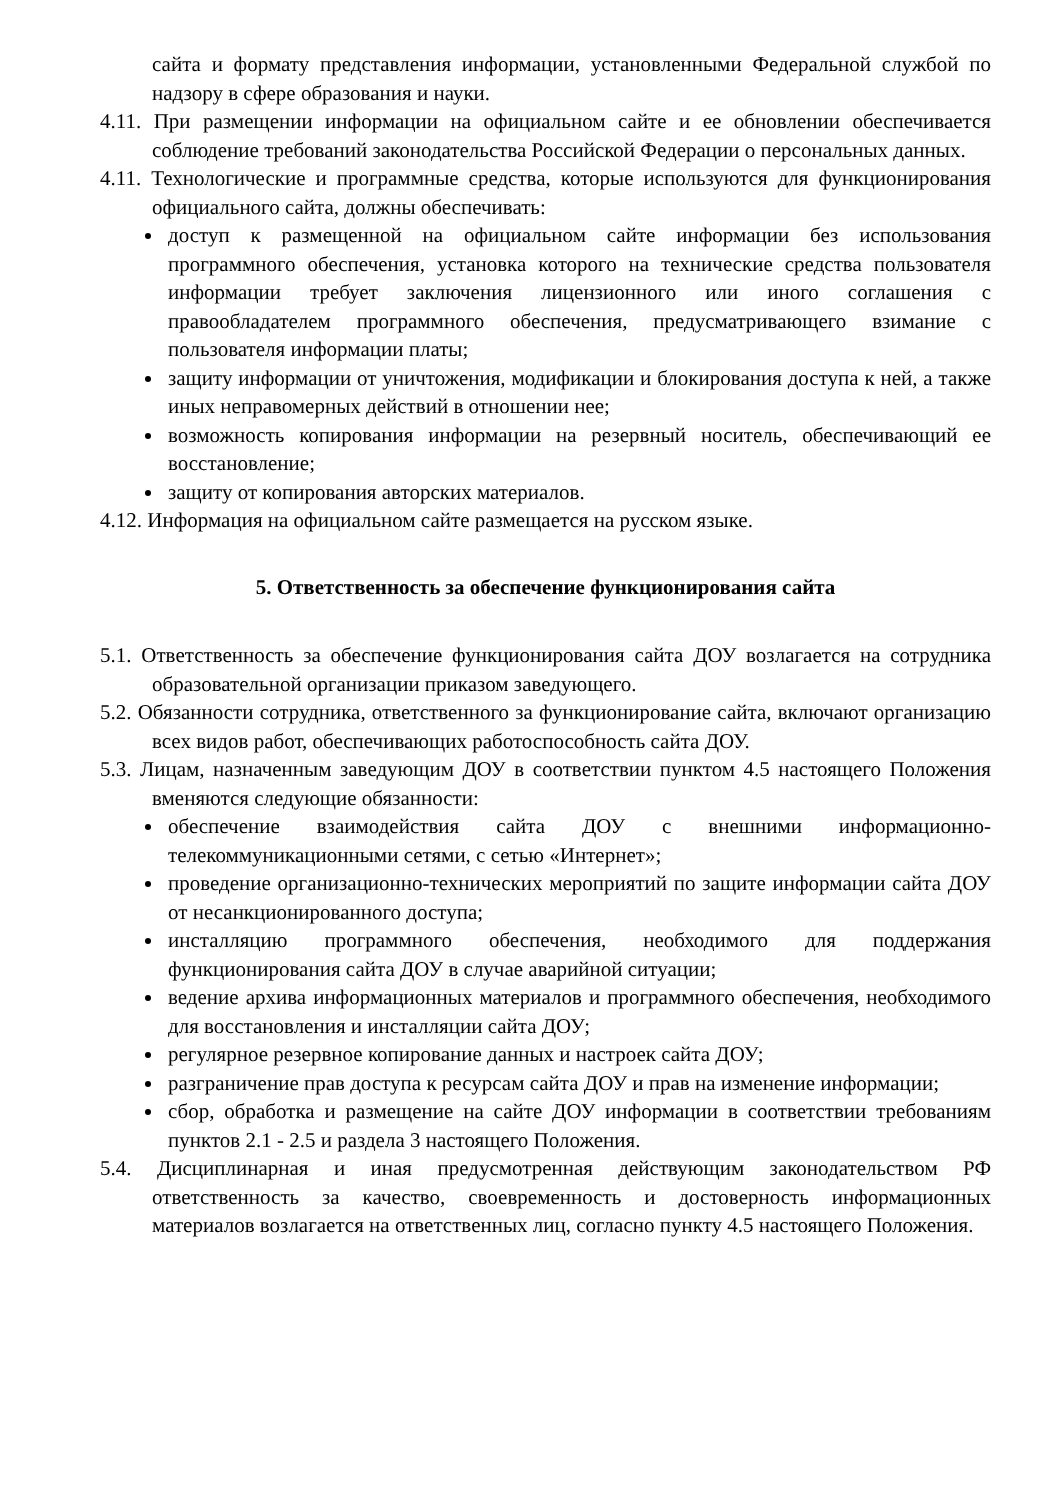сайта и формату представления информации, установленными Федеральной службой по надзору в сфере образования и науки.
4.11. При размещении информации на официальном сайте и ее обновлении обеспечивается соблюдение требований законодательства Российской Федерации о персональных данных.
4.11. Технологические и программные средства, которые используются для функционирования официального сайта, должны обеспечивать:
доступ к размещенной на официальном сайте информации без использования программного обеспечения, установка которого на технические средства пользователя информации требует заключения лицензионного или иного соглашения с правообладателем программного обеспечения, предусматривающего взимание с пользователя информации платы;
защиту информации от уничтожения, модификации и блокирования доступа к ней, а также иных неправомерных действий в отношении нее;
возможность копирования информации на резервный носитель, обеспечивающий ее восстановление;
защиту от копирования авторских материалов.
4.12. Информация на официальном сайте размещается на русском языке.
5. Ответственность за обеспечение функционирования сайта
5.1. Ответственность за обеспечение функционирования сайта ДОУ возлагается на сотрудника образовательной организации приказом заведующего.
5.2. Обязанности сотрудника, ответственного за функционирование сайта, включают организацию всех видов работ, обеспечивающих работоспособность сайта ДОУ.
5.3. Лицам, назначенным заведующим ДОУ в соответствии пунктом 4.5 настоящего Положения вменяются следующие обязанности:
обеспечение взаимодействия сайта ДОУ с внешними информационно-телекоммуникационными сетями, с сетью «Интернет»;
проведение организационно-технических мероприятий по защите информации сайта ДОУ от несанкционированного доступа;
инсталляцию программного обеспечения, необходимого для поддержания функционирования сайта ДОУ в случае аварийной ситуации;
ведение архива информационных материалов и программного обеспечения, необходимого для восстановления и инсталляции сайта ДОУ;
регулярное резервное копирование данных и настроек сайта ДОУ;
разграничение прав доступа к ресурсам сайта ДОУ и прав на изменение информации;
сбор, обработка и размещение на сайте ДОУ информации в соответствии требованиям пунктов 2.1 - 2.5 и раздела 3 настоящего Положения.
5.4. Дисциплинарная и иная предусмотренная действующим законодательством РФ ответственность за качество, своевременность и достоверность информационных материалов возлагается на ответственных лиц, согласно пункту 4.5 настоящего Положения.